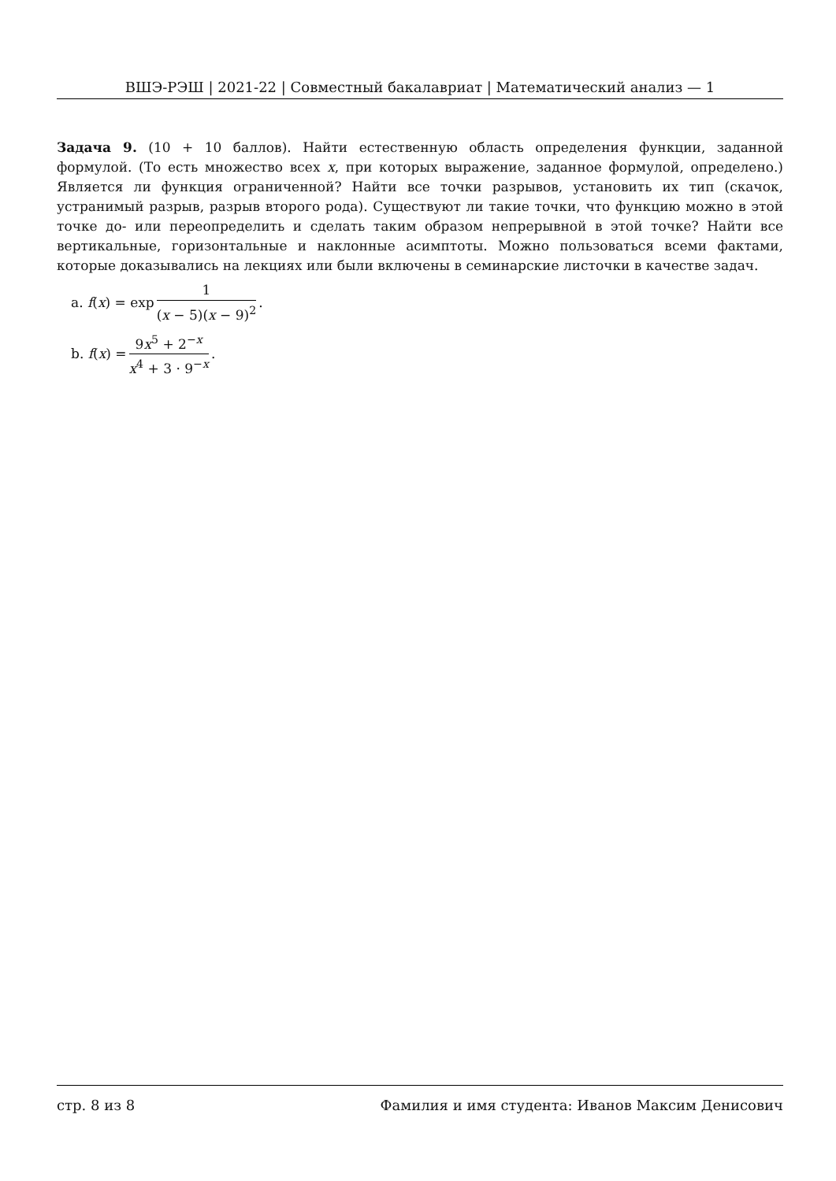ВШЭ-РЭШ | 2021-22 | Совместный бакалавриат | Математический анализ — 1
Задача 9. (10 + 10 баллов). Найти естественную область определения функции, заданной формулой. (То есть множество всех x, при которых выражение, заданное формулой, определено.) Является ли функция ограниченной? Найти все точки разрывов, установить их тип (скачок, устранимый разрыв, разрыв второго рода). Существуют ли такие точки, что функцию можно в этой точке до- или переопределить и сделать таким образом непрерывной в этой точке? Найти все вертикальные, горизонтальные и наклонные асимптоты. Можно пользоваться всеми фактами, которые доказывались на лекциях или были включены в семинарские листочки в качестве задач.
a. f (x) = exp 1 (x − 5)(x − 9)<sup>2</sup>.
b. f (x) = 9x<sup>5</sup> + 2<sup>−x</sup> x<sup>4</sup> + 3 · 9<sup>−x</sup>.
стр. 8 из 8 Фамилия и имя студента: Иванов Максим Денисович